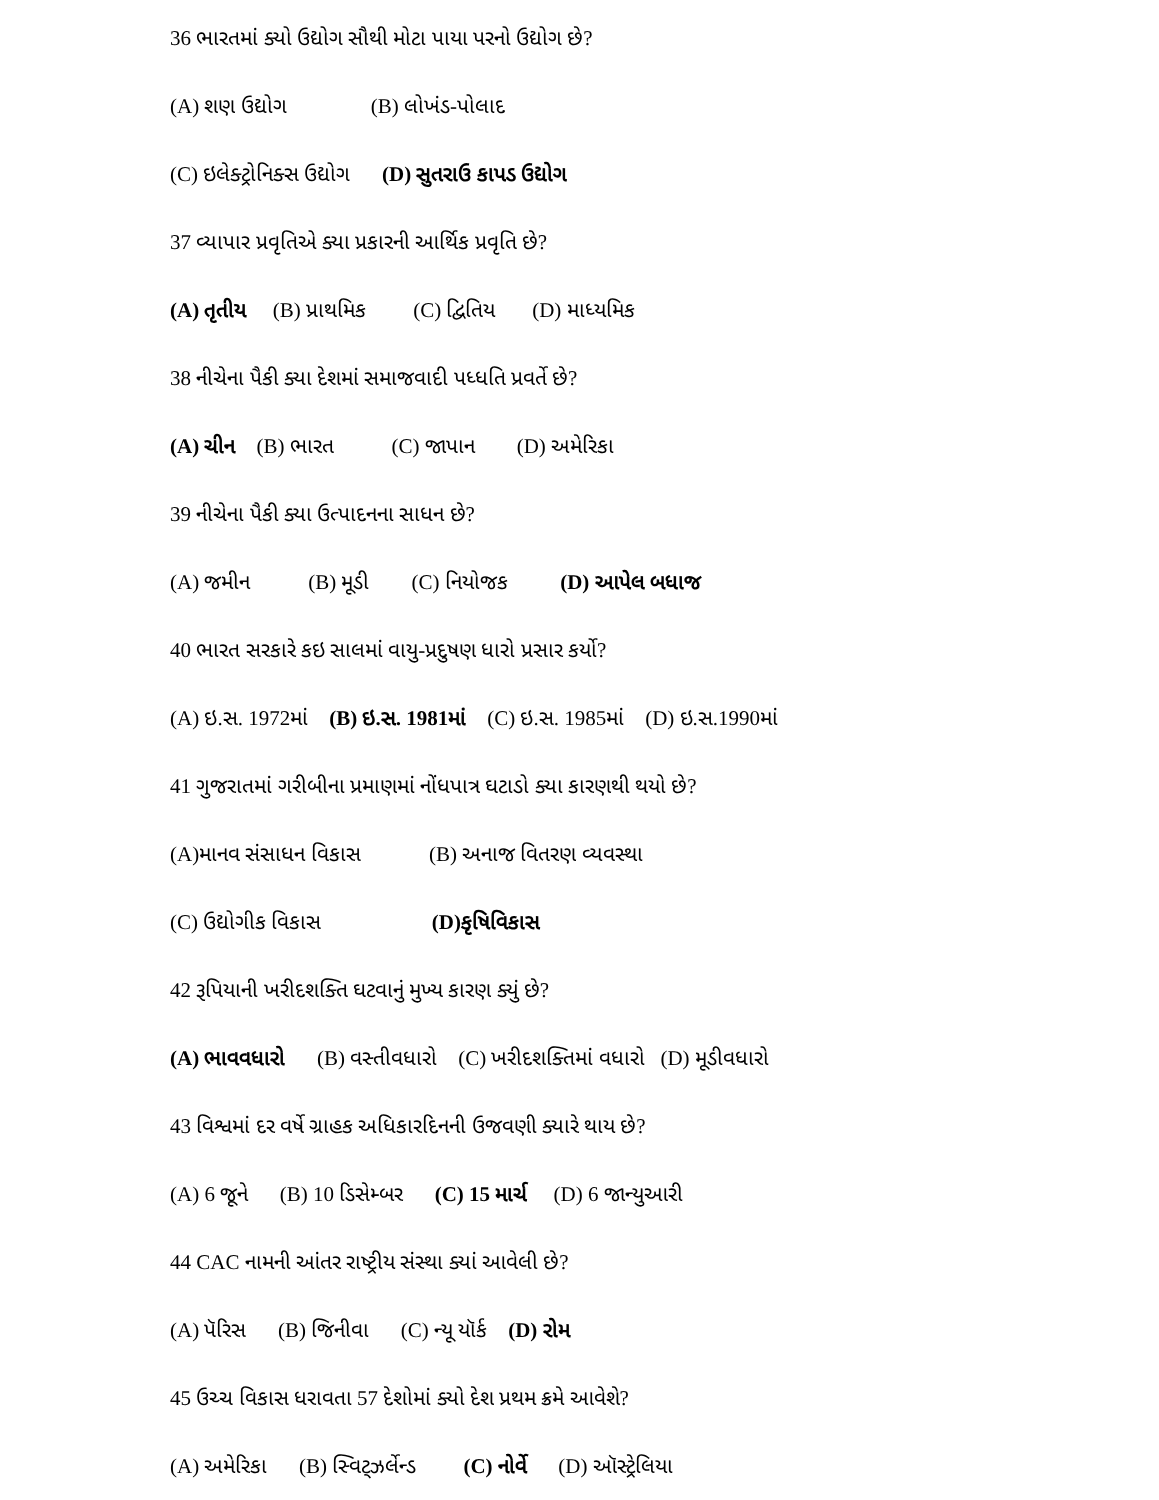36 ભારતમાં ક્યો ઉદ્યોગ સૌથી મોટા પાયા પરનો ઉદ્યોગ છે?
(A) શણ ઉદ્યોગ (B) લોખંડ-પોલાદ
(C) ઇલેક્ટ્રોનિક્સ ઉદ્યોગ (D) સુતરાઉ કાપડ ઉદ્યોગ
37 વ્યાપાર પ્રવૃતિએ ક્યા પ્રકારની આર્થિક પ્રવૃતિ છે?
(A) તૃતીય (B) પ્રાથમિક (C) દ્વિતિય (D) માધ્યમિક
38 નીચેના પૈકી ક્યા દેશમાં સમાજવાદી પધ્ધતિ પ્રવર્તે છે?
(A) ચીન (B) ભારત (C) જાપાન (D) અમેરિકા
39 નીચેના પૈકી ક્યા ઉત્પાદનના સાધન છે?
(A) જમીન (B) મૂડી (C) નિયોજક (D) આપેલ બધાજ
40 ભારત સરકારે કઇ સાલમાં વાયુ-પ્રદુષણ ધારો પ્રસાર કર્યો?
(A) ઇ.સ. 1972માં (B) ઇ.સ. 1981માં (C) ઇ.સ. 1985માં (D) ઇ.સ.1990માં
41 ગુજરાતમાં ગરીબીના પ્રમાણમાં નોંધપાત્ર ઘટાડો ક્યા કારણથી થયો છે?
(A)માનવ સંસાધન વિકાસ (B) અનાજ વિતરણ વ્યવસ્થા
(C) ઉદ્યોગીક વિકાસ (D)કૃષિવિકાસ
42 રૂપિયાની ખરીદશક્તિ ઘટવાનું મુખ્ય કારણ ક્યું છે?
(A) ભાવવધારો (B) વસ્તીવધારો (C) ખરીદશક્તિમાં વધારો (D) મૂડીવધારો
43 વિશ્વમાં દર વર્ષે ગ્રાહક અધિકારદિનની ઉજવણી ક્યારે થાય છે?
(A) 6 જૂને (B) 10 ડિસેમ્બર (C) 15 માર્ચ (D) 6 જાન્યુઆરી
44 CAC નામની આંતર રાષ્ટ્રીય સંસ્થા ક્યાં આવેલી છે?
(A) પૅરિસ (B) જિનીવા (C) ન્યૂ યૉર્ક (D) રોમ
45 ઉચ્ચ વિકાસ ધરાવતા 57 દેશોમાં ક્યો દેશ પ્રથમ ક્રમે આવેશે?
(A) અમેરિકા (B) સ્વિટ્ઝર્લેન્ડ (C) નોર્વે (D) ઑસ્ટ્રેલિયા